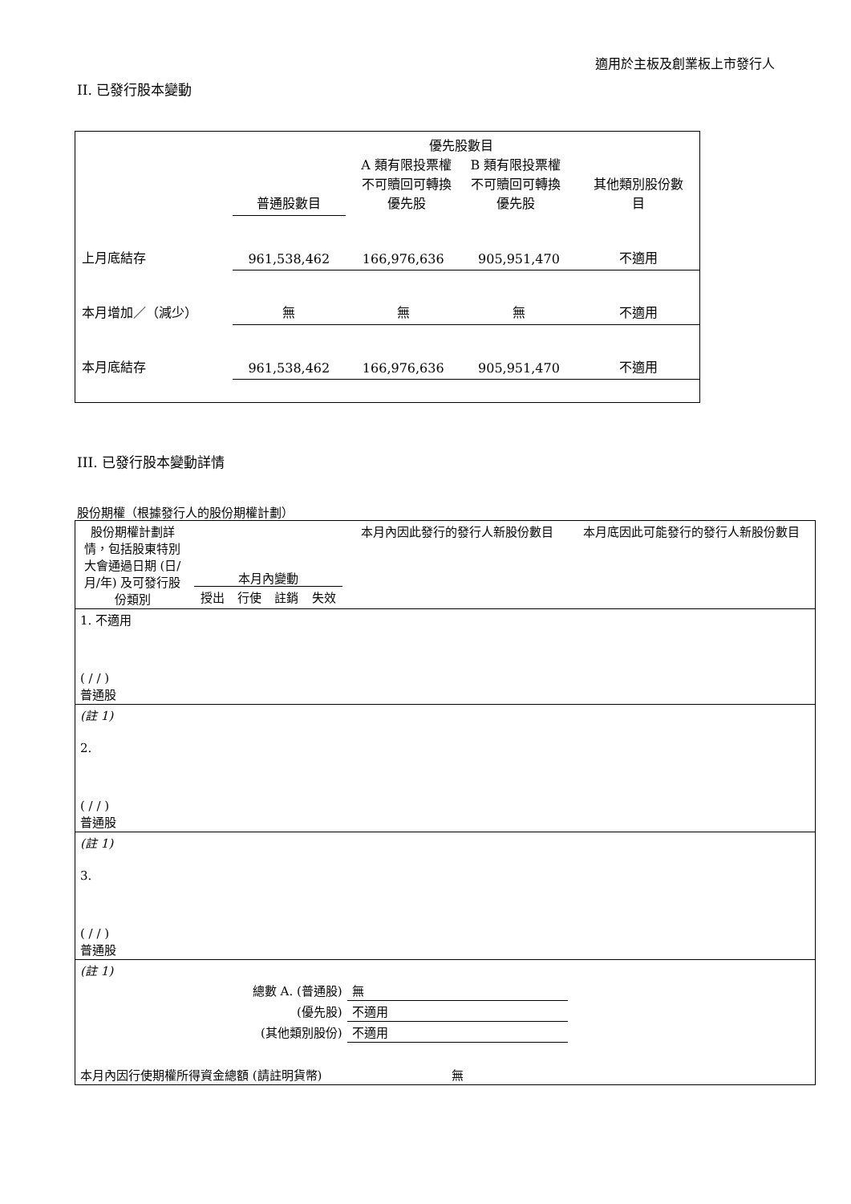適用於主板及創業板上市發行人
II. 已發行股本變動
| | 普通股數目 | 優先股數目 / A 類有限投票權 不可贖回可轉換 優先股 / B 類有限投票權 不可贖回可轉換 優先股 / | | 其他類別股份數 目 |
| 上月底結存 | 961,538,462 | 166,976,636 | 905,951,470 | 不適用 |
| 本月增加／（減少） | 無 | 無 | 無 | 不適用 |
| 本月底結存 | 961,538,462 | 166,976,636 | 905,951,470 | 不適用 |
III. 已發行股本變動詳情
股份期權（根據發行人的股份期權計劃）
| 股份期權計劃詳情，包括股東特別大會通過日期 (日/月/年) 及可發行股份類別 | 本月內變動 / 授出 / 行使 / 註銷 / 失效 / | | | | 本月內因此發行的發行人新股份數目 | 本月底因此可能發行的發行人新股份數目 |
| 1. 不適用 ( / / ) 普通股 | | | | | | |
| (註 1) | | | | | | |
| 2. ( / / ) 普通股 | | | | | | |
| (註 1) | | | | | | |
| 3. ( / / ) 普通股 | | | | | | |
| (註 1) | | | | | | |
| 總數 A. (普通股) | | | | | 無 | |
| (優先股) | | | | | 不適用 | |
| (其他類別股份) | | | | | 不適用 | |
| 本月內因行使期權所得資金總額 (請註明貨幣) | | | | | 無 | |